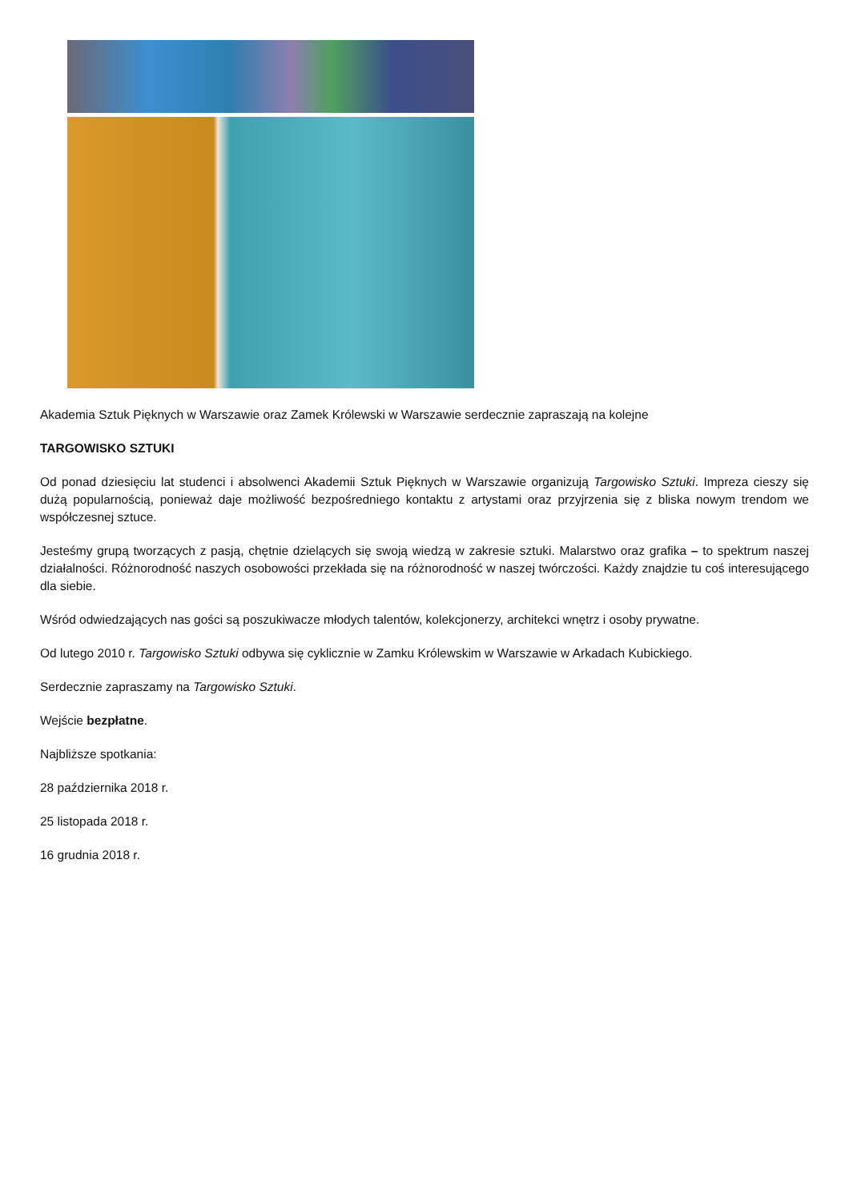Akademia Sztuk Pięknych w Warszawie oraz Zamek Królewski w Warszawie serdecznie zapraszają na kolejne
TARGOWISKO SZTUKI
Od ponad dziesięciu lat studenci i absolwenci Akademii Sztuk Pięknych w Warszawie organizują Targowisko Sztuki. Impreza cieszy się dużą popularnością, ponieważ daje możliwość bezpośredniego kontaktu z artystami oraz przyjrzenia się z bliska nowym trendom we współczesnej sztuce.
Jesteśmy grupą tworzących z pasją, chętnie dzielących się swoją wiedzą w zakresie sztuki. Malarstwo oraz grafika – to spektrum naszej działalności. Różnorodność naszych osobowości przekłada się na różnorodność w naszej twórczości. Każdy znajdzie tu coś interesującego dla siebie.
Wśród odwiedzających nas gości są poszukiwacze młodych talentów, kolekcjonerzy, architekci wnętrz i osoby prywatne.
Od lutego 2010 r. Targowisko Sztuki odbywa się cyklicznie w Zamku Królewskim w Warszawie w Arkadach Kubickiego.
Serdecznie zapraszamy na Targowisko Sztuki.
Wejście bezpłatne.
Najbliższe spotkania:
28 października 2018 r.
25 listopada 2018 r.
16 grudnia 2018 r.